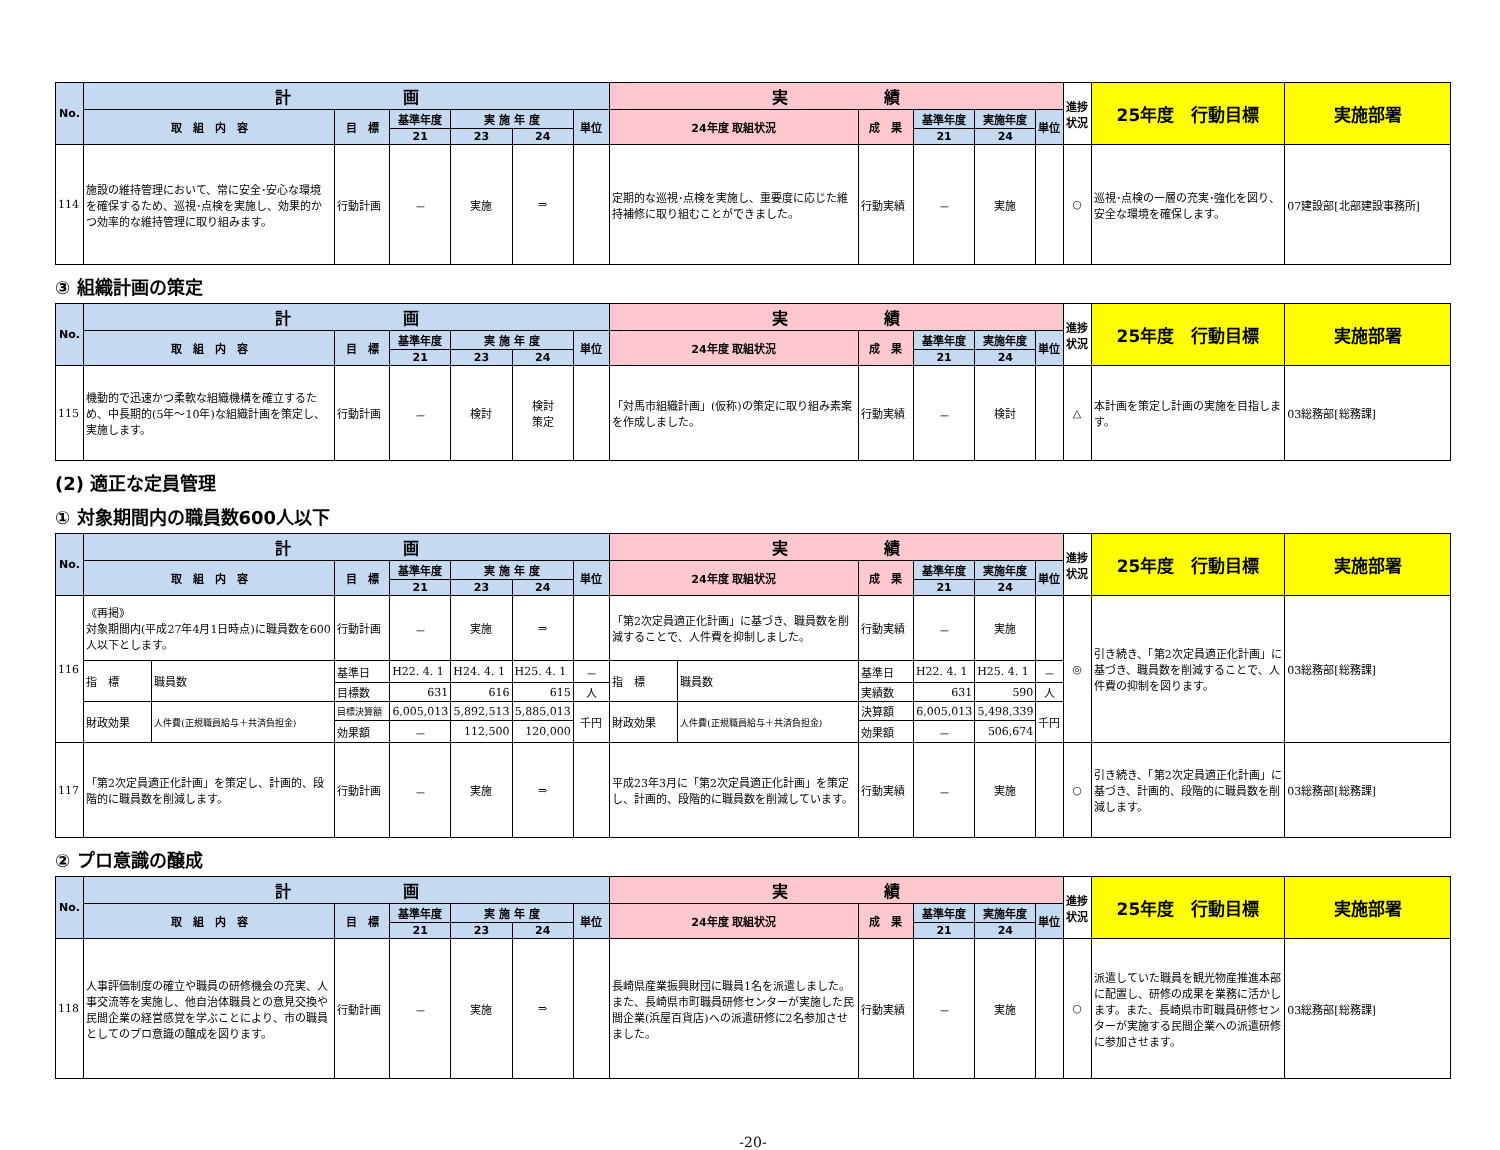| No. | 計 画 | | | | | | 実 績 | | | | | 進捗状況 | 25年度 行動目標 | 実施部署 |
| --- | --- | --- | --- | --- | --- | --- | --- | --- | --- | --- | --- | --- | --- | --- |
| | 取 組 内 容 | 目 標 | 基準年度 | 実 施 年 度 | | 単位 | 24年度 取組状況 | 成 果 | 基準年度 | 実施年度 | 単位 | | | |
| | | | 21 | 23 | 24 | | | | 21 | 24 | | | | |
| 114 | 施設の維持管理において、常に安全･安心な環境を確保するため、巡視･点検を実施し、効果的かつ効率的な維持管理に取り組みます。 | 行動計画 | － | 実施 | ⇒ | | 定期的な巡視･点検を実施し、重要度に応じた維持補修に取り組むことができました。 | 行動実績 | － | 実施 | | ○ | 巡視･点検の一層の充実･強化を図り、安全な環境を確保します。 | 07建設部[北部建設事務所] |
③ 組織計画の策定
| No. | 計 画 | | | | | | 実 績 | | | | | 進捗状況 | 25年度 行動目標 | 実施部署 |
| --- | --- | --- | --- | --- | --- | --- | --- | --- | --- | --- | --- | --- | --- | --- |
| | 取 組 内 容 | 目 標 | 基準年度 | 実 施 年 度 | | 単位 | 24年度 取組状況 | 成 果 | 基準年度 | 実施年度 | 単位 | | | |
| | | | 21 | 23 | 24 | | | | 21 | 24 | | | | |
| 115 | 機動的で迅速かつ柔軟な組織機構を確立するため、中長期的(5年～10年)な組織計画を策定し、実施します。 | 行動計画 | － | 検討 | 検討 策定 | | 「対馬市組織計画」(仮称)の策定に取り組み素案を作成しました。 | 行動実績 | － | 検討 | | △ | 本計画を策定し計画の実施を目指します。 | 03総務部[総務課] |
(2) 適正な定員管理
① 対象期間内の職員数600人以下
| No. | 計 画 | | | | | | | 実 績 | | | | | | 進捗状況 | 25年度 行動目標 | 実施部署 |
| --- | --- | --- | --- | --- | --- | --- | --- | --- | --- | --- | --- | --- | --- | --- | --- | --- |
| | 取 組 内 容 | | 目 標 | 基準年度 | 実 施 年 度 | | 単位 | 24年度 取組状況 | | 成 果 | 基準年度 | 実施年度 | 単位 | | | |
| | | | | 21 | 23 | 24 | | | | | 21 | 24 | | | | |
| 116 | 《再掲》 対象期間内(平成27年4月1日時点)に職員数を600人以下とします。 | | 行動計画 | － | 実施 | ⇒ | | 「第2次定員適正化計画」に基づき、職員数を削減することで、人件費を抑制しました。 | | 行動実績 | － | 実施 | | ◎ | 引き続き、「第2次定員適正化計画」に基づき、職員数を削減することで、人件費の抑制を図ります。 | 03総務部[総務課] |
| | 指 標 | 職員数 | 基準日 | H22. 4. 1 | H24. 4. 1 | H25. 4. 1 | － | 指 標 | 職員数 | 基準日 | H22. 4. 1 | H25. 4. 1 | － | | | |
| | | | 目標数 | 631 | 616 | 615 | 人 | | | 実績数 | 631 | 590 | 人 | | | |
| | 財政効果 | 人件費(正規職員給与＋共済負担金) | 目標決算額 | 6,005,013 | 5,892,513 | 5,885,013 | 千円 | 財政効果 | 人件費(正規職員給与＋共済負担金) | 決算額 | 6,005,013 | 5,498,339 | 千円 | | | |
| | | | 効果額 | － | 112,500 | 120,000 | | | | 効果額 | － | 506,674 | | | | |
| 117 | 「第2次定員適正化計画」を策定し、計画的、段階的に職員数を削減します。 | | 行動計画 | － | 実施 | ⇒ | | 平成23年3月に「第2次定員適正化計画」を策定し、計画的、段階的に職員数を削減しています。 | | 行動実績 | － | 実施 | | ○ | 引き続き、「第2次定員適正化計画」に基づき、計画的、段階的に職員数を削減します。 | 03総務部[総務課] |
② プロ意識の醸成
| No. | 計 画 | | | | | | 実 績 | | | | | 進捗状況 | 25年度 行動目標 | 実施部署 |
| --- | --- | --- | --- | --- | --- | --- | --- | --- | --- | --- | --- | --- | --- | --- |
| | 取 組 内 容 | 目 標 | 基準年度 | 実 施 年 度 | | 単位 | 24年度 取組状況 | 成 果 | 基準年度 | 実施年度 | 単位 | | | |
| | | | 21 | 23 | 24 | | | | 21 | 24 | | | | |
| 118 | 人事評価制度の確立や職員の研修機会の充実、人事交流等を実施し、他自治体職員との意見交換や民間企業の経営感覚を学ぶことにより、市の職員としてのプロ意識の醸成を図ります。 | 行動計画 | － | 実施 | ⇒ | | 長崎県産業振興財団に職員1名を派遣しました。また、長崎県市町職員研修センターが実施した民間企業(浜屋百貨店)への派遣研修に2名参加させました。 | 行動実績 | － | 実施 | | ○ | 派遣していた職員を観光物産推進本部に配置し、研修の成果を業務に活かします。また、長崎県市町職員研修センターが実施する民間企業への派遣研修に参加させます。 | 03総務部[総務課] |
-20-